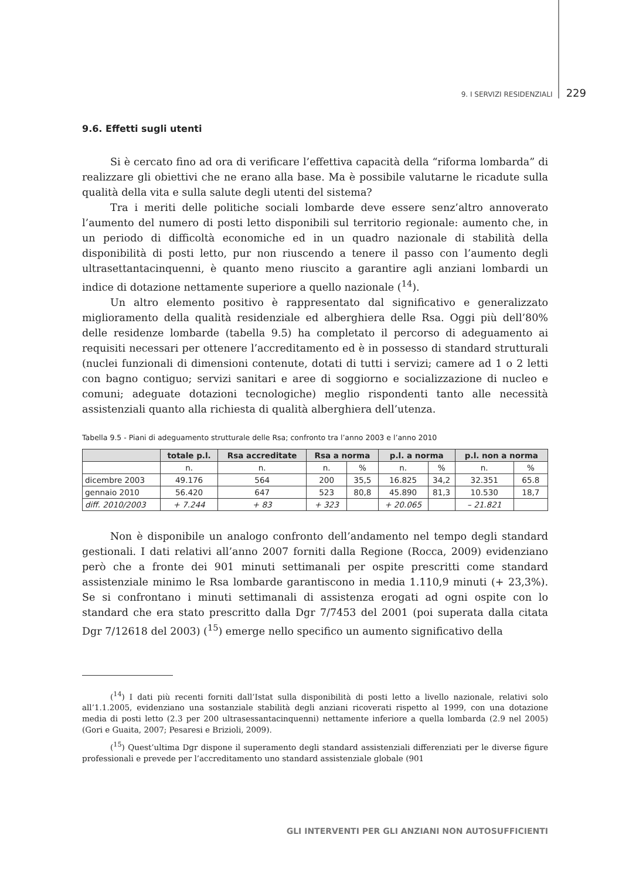9. I SERVIZI RESIDENZIALI 229
9.6. Effetti sugli utenti
Si è cercato fino ad ora di verificare l’effettiva capacità della “riforma lombarda” di realizzare gli obiettivi che ne erano alla base. Ma è possibile valutarne le ricadute sulla qualità della vita e sulla salute degli utenti del sistema?
Tra i meriti delle politiche sociali lombarde deve essere senz’altro annoverato l’aumento del numero di posti letto disponibili sul territorio regionale: aumento che, in un periodo di difficoltà economiche ed in un quadro nazionale di stabilità della disponibilità di posti letto, pur non riuscendo a tenere il passo con l’aumento degli ultrasettantacinquenni, è quanto meno riuscito a garantire agli anziani lombardi un indice di dotazione nettamente superiore a quello nazionale (<sup>14</sup>).
Un altro elemento positivo è rappresentato dal significativo e generalizzato miglioramento della qualità residenziale ed alberghiera delle Rsa. Oggi più dell’80% delle residenze lombarde (tabella 9.5) ha completato il percorso di adeguamento ai requisiti necessari per ottenere l’accreditamento ed è in possesso di standard strutturali (nuclei funzionali di dimensioni contenute, dotati di tutti i servizi; camere ad 1 o 2 letti con bagno contiguo; servizi sanitari e aree di soggiorno e socializzazione di nucleo e comuni; adeguate dotazioni tecnologiche) meglio rispondenti tanto alle necessità assistenziali quanto alla richiesta di qualità alberghiera dell’utenza.
Tabella 9.5 - Piani di adeguamento strutturale delle Rsa; confronto tra l’anno 2003 e l’anno 2010
| | totale p.l. | Rsa accreditate | Rsa a norma | | p.l. a norma | | p.l. non a norma | |
| --- | --- | --- | --- | --- | --- | --- | --- | --- |
| | n. | n. | n. | % | n. | % | n. | % |
| dicembre 2003 | 49.176 | 564 | 200 | 35,5 | 16.825 | 34,2 | 32.351 | 65.8 |
| gennaio 2010 | 56.420 | 647 | 523 | 80,8 | 45.890 | 81,3 | 10.530 | 18,7 |
| diff. 2010/2003 | + 7.244 | + 83 | + 323 | | + 20.065 | | – 21.821 | |
Non è disponibile un analogo confronto dell’andamento nel tempo degli standard gestionali. I dati relativi all’anno 2007 forniti dalla Regione (Rocca, 2009) evidenziano però che a fronte dei 901 minuti settimanali per ospite prescritti come standard assistenziale minimo le Rsa lombarde garantiscono in media 1.110,9 minuti (+ 23,3%). Se si confrontano i minuti settimanali di assistenza erogati ad ogni ospite con lo standard che era stato prescritto dalla Dgr 7/7453 del 2001 (poi superata dalla citata Dgr 7/12618 del 2003) (<sup>15</sup>) emerge nello specifico un aumento significativo della
(<sup>14</sup>) I dati più recenti forniti dall’Istat sulla disponibilità di posti letto a livello nazionale, relativi solo all’1.1.2005, evidenziano una sostanziale stabilità degli anziani ricoverati rispetto al 1999, con una dotazione media di posti letto (2.3 per 200 ultrasessantacinquenni) nettamente inferiore a quella lombarda (2.9 nel 2005) (Gori e Guaita, 2007; Pesaresi e Brizioli, 2009).
(<sup>15</sup>) Quest’ultima Dgr dispone il superamento degli standard assistenziali differenziati per le diverse figure professionali e prevede per l’accreditamento uno standard assistenziale globale (901
GLI INTERVENTI PER GLI ANZIANI NON AUTOSUFFICIENTI